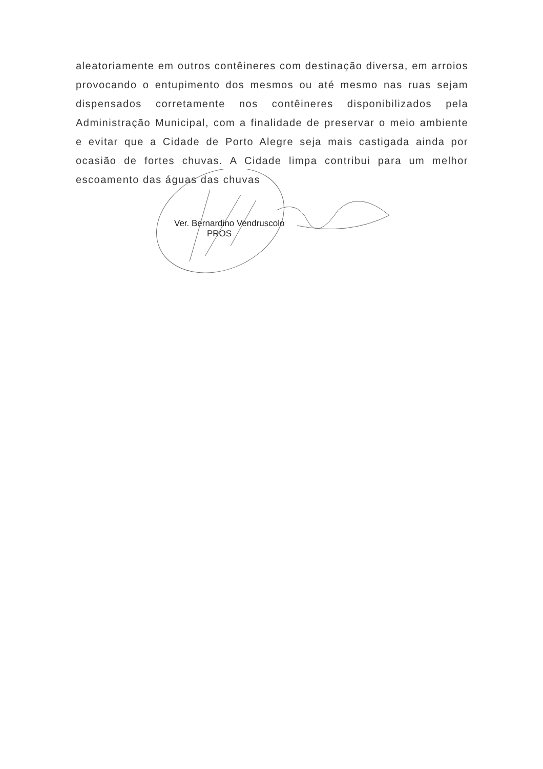aleatoriamente em outros contêineres com destinação diversa, em arroios provocando o entupimento dos mesmos ou até mesmo nas ruas sejam dispensados corretamente nos contêineres disponibilizados pela Administração Municipal, com a finalidade de preservar o meio ambiente e evitar que a Cidade de Porto Alegre seja mais castigada ainda por ocasião de fortes chuvas. A Cidade limpa contribui para um melhor escoamento das águas das chuvas
Ver. Bernardino Vendruscolo
PROS